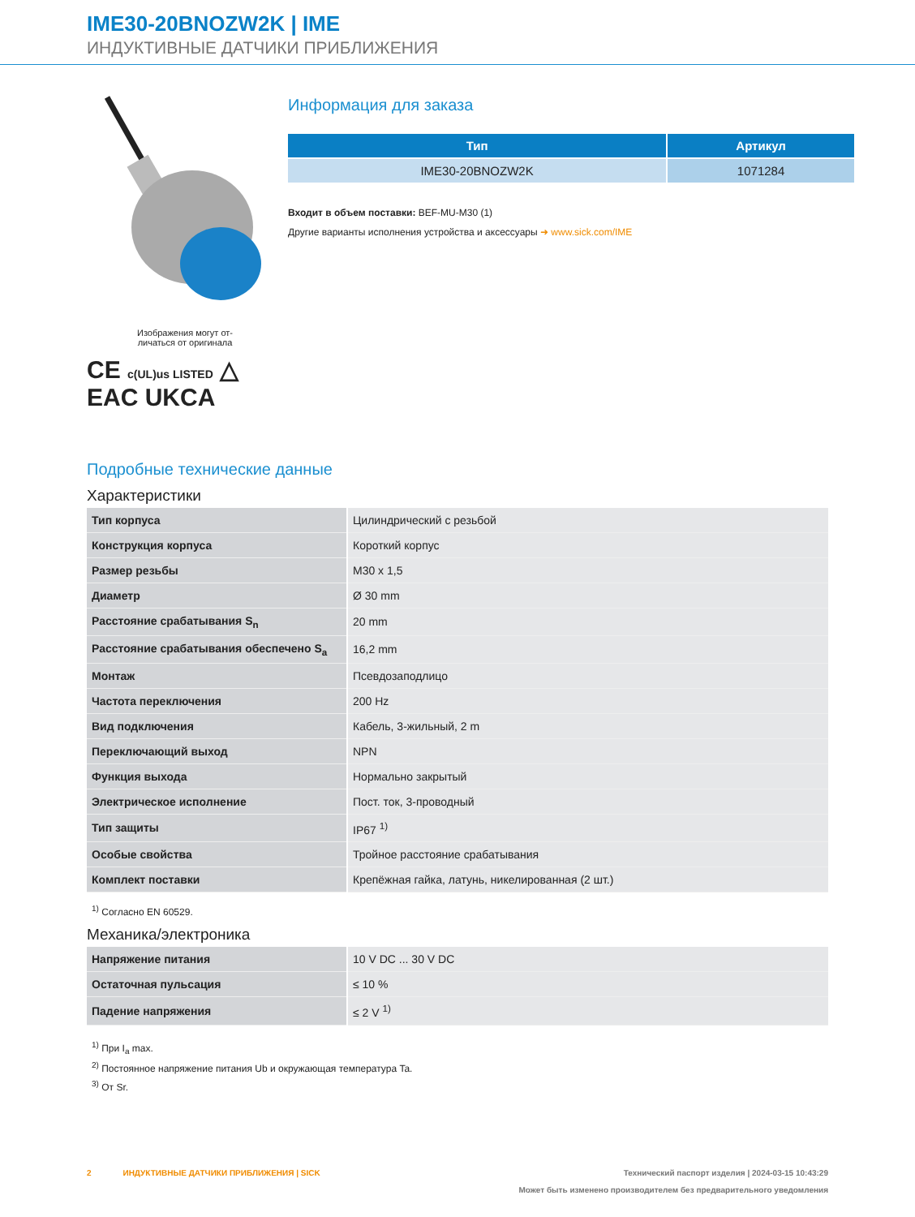IME30-20BNOZW2K | IME
ИНДУКТИВНЫЕ ДАТЧИКИ ПРИБЛИЖЕНИЯ
Изображения могут от-
личаться от оригинала
CE c(UL)us LISTED △
EAC UKCA
Информация для заказа
| Тип | Артикул |
| --- | --- |
| IME30-20BNOZW2K | 1071284 |
Входит в объем поставки: BEF-MU-M30 (1)
Другие варианты исполнения устройства и аксессуары ➜ www.sick.com/IME
Подробные технические данные
Характеристики
| Тип корпуса | Цилиндрический с резьбой |
| Конструкция корпуса | Короткий корпус |
| Размер резьбы | M30 x 1,5 |
| Диаметр | Ø 30 mm |
| Расстояние срабатывания S<sub>n</sub> | 20 mm |
| Расстояние срабатывания обеспечено S<sub>a</sub> | 16,2 mm |
| Монтаж | Псевдозаподлицо |
| Частота переключения | 200 Hz |
| Вид подключения | Кабель, 3-жильный, 2 m |
| Переключающий выход | NPN |
| Функция выхода | Нормально закрытый |
| Электрическое исполнение | Пост. ток, 3-проводный |
| Тип защиты | IP67 <sup>1)</sup> |
| Особые свойства | Тройное расстояние срабатывания |
| Комплект поставки | Крепёжная гайка, латунь, никелированная (2 шт.) |
<sup>1)</sup> Согласно EN 60529.
Механика/электроника
| Напряжение питания | 10 V DC ... 30 V DC |
| Остаточная пульсация | ≤ 10 % |
| Падение напряжения | ≤ 2 V <sup>1)</sup> |
<sup>1)</sup> При I<sub>a</sub> max.
<sup>2)</sup> Постоянное напряжение питания Ub и окружающая температура Ta.
<sup>3)</sup> От Sr.
2 ИНДУКТИВНЫЕ ДАТЧИКИ ПРИБЛИЖЕНИЯ | SICK Технический паспорт изделия | 2024-03-15 10:43:29
Может быть изменено производителем без предварительного уведомления